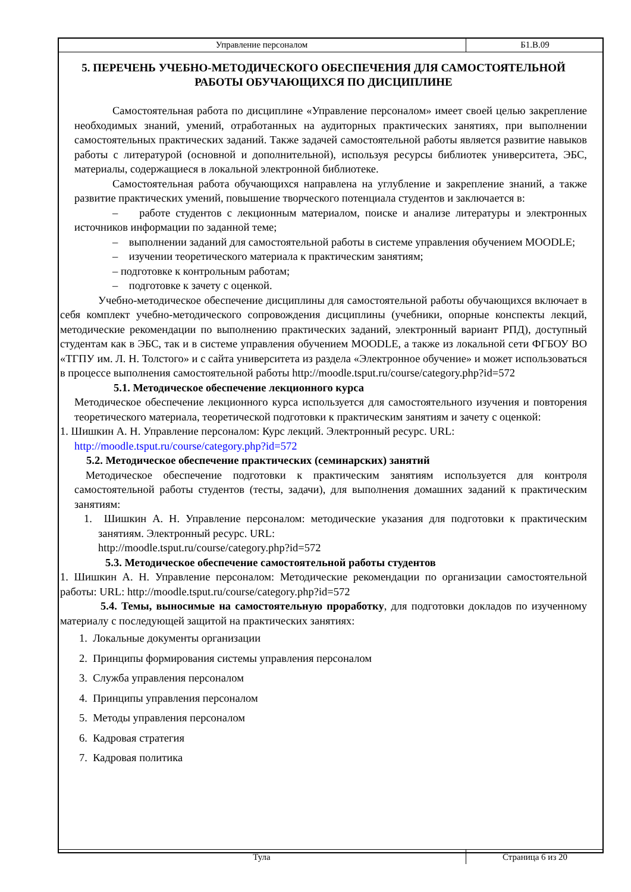Управление персоналом
Б1.В.09
5. ПЕРЕЧЕНЬ УЧЕБНО-МЕТОДИЧЕСКОГО ОБЕСПЕЧЕНИЯ ДЛЯ САМОСТОЯТЕЛЬНОЙ РАБОТЫ ОБУЧАЮЩИХСЯ ПО ДИСЦИПЛИНЕ
Самостоятельная работа по дисциплине «Управление персоналом» имеет своей целью закрепление необходимых знаний, умений, отработанных на аудиторных практических занятиях, при выполнении самостоятельных практических заданий. Также задачей самостоятельной работы является развитие навыков работы с литературой (основной и дополнительной), используя ресурсы библиотек университета, ЭБС, материалы, содержащиеся в локальной электронной библиотеке.
Самостоятельная работа обучающихся направлена на углубление и закрепление знаний, а также развитие практических умений, повышение творческого потенциала студентов и заключается в:
– работе студентов с лекционным материалом, поиске и анализе литературы и электронных источников информации по заданной теме;
– выполнении заданий для самостоятельной работы в системе управления обучением MOODLE;
– изучении теоретического материала к практическим занятиям;
– подготовке к контрольным работам;
– подготовке к зачету с оценкой.
Учебно-методическое обеспечение дисциплины для самостоятельной работы обучающихся включает в себя комплект учебно-методического сопровождения дисциплины (учебники, опорные конспекты лекций, методические рекомендации по выполнению практических заданий, электронный вариант РПД), доступный студентам как в ЭБС, так и в системе управления обучением MOODLE, а также из локальной сети ФГБОУ ВО «ТГПУ им. Л. Н. Толстого» и с сайта университета из раздела «Электронное обучение» и может использоваться в процессе выполнения самостоятельной работы http://moodle.tsput.ru/course/category.php?id=572
5.1. Методическое обеспечение лекционного курса
Методическое обеспечение лекционного курса используется для самостоятельного изучения и повторения теоретического материала, теоретической подготовки к практическим занятиям и зачету с оценкой:
1. Шишкин А. Н. Управление персоналом: Курс лекций. Электронный ресурс. URL:
http://moodle.tsput.ru/course/category.php?id=572
5.2. Методическое обеспечение практических (семинарских) занятий
Методическое обеспечение подготовки к практическим занятиям используется для контроля самостоятельной работы студентов (тесты, задачи), для выполнения домашних заданий к практическим занятиям:
1. Шишкин А. Н. Управление персоналом: методические указания для подготовки к практическим занятиям. Электронный ресурс. URL:
http://moodle.tsput.ru/course/category.php?id=572
5.3. Методическое обеспечение самостоятельной работы студентов
1. Шишкин А. Н. Управление персоналом: Методические рекомендации по организации самостоятельной работы: URL: http://moodle.tsput.ru/course/category.php?id=572
5.4. Темы, выносимые на самостоятельную проработку, для подготовки докладов по изученному материалу с последующей защитой на практических занятиях:
1. Локальные документы организации
2. Принципы формирования системы управления персоналом
3. Служба управления персоналом
4. Принципы управления персоналом
5. Методы управления персоналом
6. Кадровая стратегия
7. Кадровая политика
Тула
Страница 6 из 20